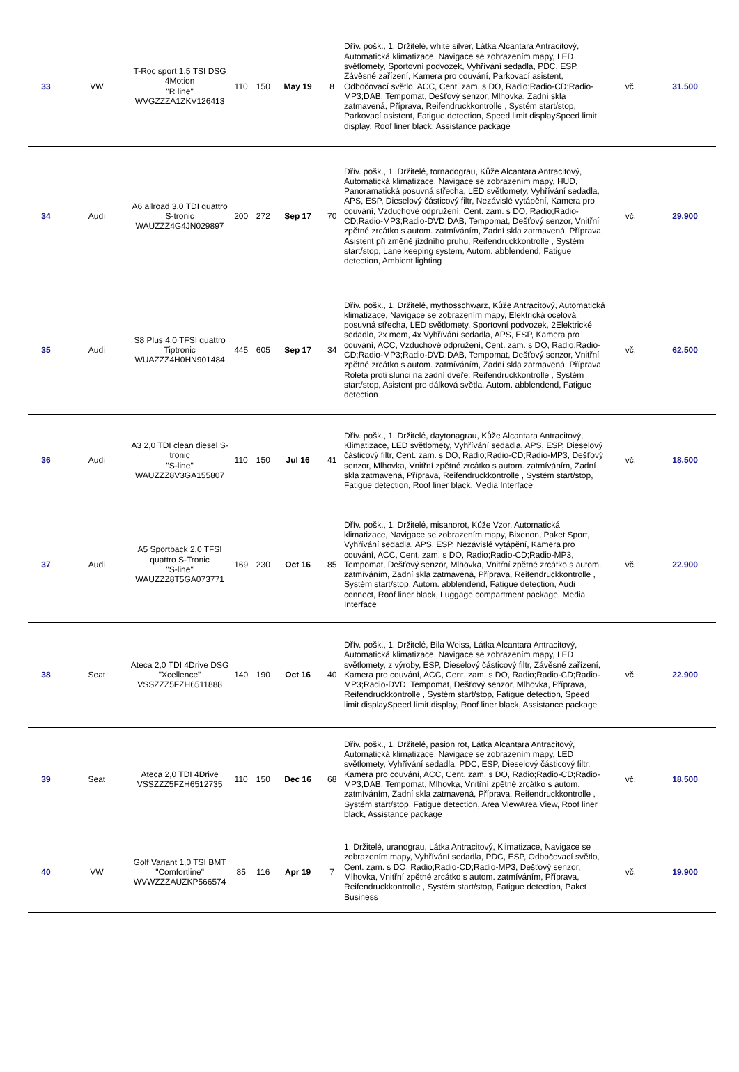| 33 | VW | T-Roc sport 1,5 TSI DSG 4Motion "R line" WVGZZZA1ZKV126413 | 110 | 150 | May 19 | 8 | Dřív. pošk., 1. Držitelé, white silver, Látka Alcantara Antracitový, Automatická klimatizace, Navigace se zobrazením mapy, LED světlomety, Sportovní podvozek, Vyhřívání sedadla, PDC, ESP, Závěsné zařízení, Kamera pro couvání, Parkovací asistent, Odbočovací světlo, ACC, Cent. zam. s DO, Radio;Radio-CD;Radio-MP3;DAB, Tempomat, Dešťový senzor, Mlhovka, Zadní skla zatmavená, Příprava, Reifendruckkontrolle , Systém start/stop, Parkovací asistent, Fatigue detection, Speed limit displaySpeed limit display, Roof liner black, Assistance package | vč. | 31.500 |
| 34 | Audi | A6 allroad 3,0 TDI quattro S-tronic WAUZZZ4G4JN029897 | 200 | 272 | Sep 17 | 70 | Dřív. pošk., 1. Držitelé, tornadograu, Kůže Alcantara Antracitový, Automatická klimatizace, Navigace se zobrazením mapy, HUD, Panoramatická posuvná střecha, LED světlomety, Vyhřívání sedadla, APS, ESP, Dieselový částicový filtr, Nezávislé vytápění, Kamera pro couvání, Vzduchové odpružení, Cent. zam. s DO, Radio;Radio-CD;Radio-MP3;Radio-DVD;DAB, Tempomat, Dešťový senzor, Vnitřní zpětné zrcátko s autom. zatmíváním, Zadní skla zatmavená, Příprava, Asistent při změně jízdního pruhu, Reifendruckkontrolle , Systém start/stop, Lane keeping system, Autom. abblendend, Fatigue detection, Ambient lighting | vč. | 29.900 |
| 35 | Audi | S8 Plus 4,0 TFSI quattro Tiptronic WUAZZZ4H0HN901484 | 445 | 605 | Sep 17 | 34 | Dřív. pošk., 1. Držitelé, mythosschwarz, Kůže Antracitový, Automatická klimatizace, Navigace se zobrazením mapy, Elektrická ocelová posuvná střecha, LED světlomety, Sportovní podvozek, 2Elektrické sedadlo, 2x mem, 4x Vyhřívání sedadla, APS, ESP, Kamera pro couvání, ACC, Vzduchové odpružení, Cent. zam. s DO, Radio;Radio-CD;Radio-MP3;Radio-DVD;DAB, Tempomat, Dešťový senzor, Vnitřní zpětné zrcátko s autom. zatmíváním, Zadní skla zatmavená, Příprava, Roleta proti slunci na zadní dveře, Reifendruckkontrolle , Systém start/stop, Asistent pro dálková světla, Autom. abblendend, Fatigue detection | vč. | 62.500 |
| 36 | Audi | A3 2,0 TDI clean diesel S-tronic "S-line" WAUZZZ8V3GA155807 | 110 | 150 | Jul 16 | 41 | Dřív. pošk., 1. Držitelé, daytonagrau, Kůže Alcantara Antracitový, Klimatizace, LED světlomety, Vyhřívání sedadla, APS, ESP, Dieselový částicový filtr, Cent. zam. s DO, Radio;Radio-CD;Radio-MP3, Dešťový senzor, Mlhovka, Vnitřní zpětné zrcátko s autom. zatmíváním, Zadní skla zatmavená, Příprava, Reifendruckkontrolle , Systém start/stop, Fatigue detection, Roof liner black, Media Interface | vč. | 18.500 |
| 37 | Audi | A5 Sportback 2,0 TFSI quattro S-Tronic "S-line" WAUZZZ8T5GA073771 | 169 | 230 | Oct 16 | 85 | Dřív. pošk., 1. Držitelé, misanorot, Kůže Vzor, Automatická klimatizace, Navigace se zobrazením mapy, Bixenon, Paket Sport, Vyhřívání sedadla, APS, ESP, Nezávislé vytápění, Kamera pro couvání, ACC, Cent. zam. s DO, Radio;Radio-CD;Radio-MP3, Tempomat, Dešťový senzor, Mlhovka, Vnitřní zpětné zrcátko s autom. zatmíváním, Zadní skla zatmavená, Příprava, Reifendruckkontrolle , Systém start/stop, Autom. abblendend, Fatigue detection, Audi connect, Roof liner black, Luggage compartment package, Media Interface | vč. | 22.900 |
| 38 | Seat | Ateca 2,0 TDI 4Drive DSG "Xcellence" VSSZZZ5FZH6511888 | 140 | 190 | Oct 16 | 40 | Dřív. pošk., 1. Držitelé, Bila Weiss, Látka Alcantara Antracitový, Automatická klimatizace, Navigace se zobrazením mapy, LED světlomety, z výroby, ESP, Dieselový částicový filtr, Závěsné zařízení, Kamera pro couvání, ACC, Cent. zam. s DO, Radio;Radio-CD;Radio-MP3;Radio-DVD, Tempomat, Dešťový senzor, Mlhovka, Příprava, Reifendruckkontrolle , Systém start/stop, Fatigue detection, Speed limit displaySpeed limit display, Roof liner black, Assistance package | vč. | 22.900 |
| 39 | Seat | Ateca 2,0 TDI 4Drive VSSZZZ5FZH6512735 | 110 | 150 | Dec 16 | 68 | Dřív. pošk., 1. Držitelé, pasion rot, Látka Alcantara Antracitový, Automatická klimatizace, Navigace se zobrazením mapy, LED světlomety, Vyhřívání sedadla, PDC, ESP, Dieselový částicový filtr, Kamera pro couvání, ACC, Cent. zam. s DO, Radio;Radio-CD;Radio-MP3;DAB, Tempomat, Mlhovka, Vnitřní zpětné zrcátko s autom. zatmíváním, Zadní skla zatmavená, Příprava, Reifendruckkontrolle , Systém start/stop, Fatigue detection, Area ViewArea View, Roof liner black, Assistance package | vč. | 18.500 |
| 40 | VW | Golf Variant 1,0 TSI BMT "Comfortline" WVWZZZAUZKP566574 | 85 | 116 | Apr 19 | 7 | 1. Držitelé, uranograu, Látka Antracitový, Klimatizace, Navigace se zobrazením mapy, Vyhřívání sedadla, PDC, ESP, Odbočovací světlo, Cent. zam. s DO, Radio;Radio-CD;Radio-MP3, Dešťový senzor, Mlhovka, Vnitřní zpětné zrcátko s autom. zatmíváním, Příprava, Reifendruckkontrolle , Systém start/stop, Fatigue detection, Paket Business | vč. | 19.900 |